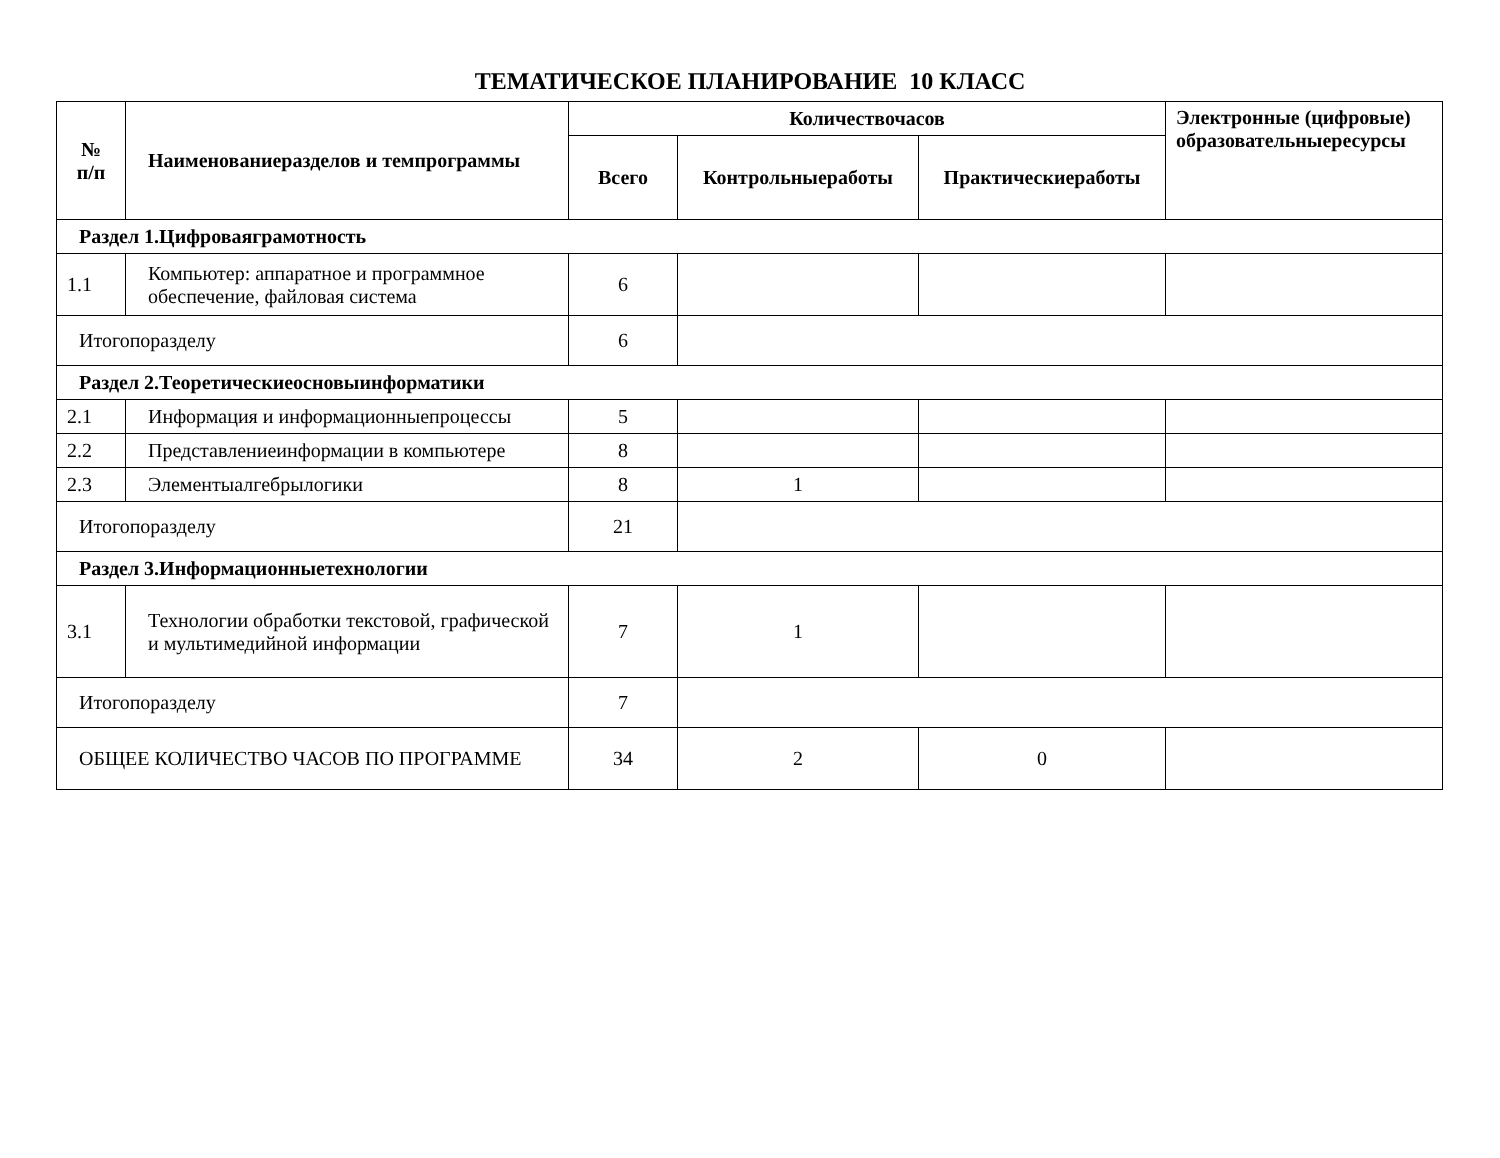ТЕМАТИЧЕСКОЕ ПЛАНИРОВАНИЕ 10 КЛАСС
| № п/п | Наименованиеразделов и темпрограммы | Количествочасов | | | Электронные (цифровые) образовательныересурсы |
| --- | --- | --- | --- | --- | --- |
| | | Всего | Контрольныеработы | Практическиеработы | |
| Раздел 1.Цифроваяграмотность | | | | | |
| 1.1 | Компьютер: аппаратное и программное обеспечение, файловая система | 6 | | | |
| Итогопоразделу | | 6 | | | |
| Раздел 2.Теоретическиеосновыинформатики | | | | | |
| 2.1 | Информация и информационныепроцессы | 5 | | | |
| 2.2 | Представлениеинформации в компьютере | 8 | | | |
| 2.3 | Элементыалгебрылогики | 8 | 1 | | |
| Итогопоразделу | | 21 | | | |
| Раздел 3.Информационныетехнологии | | | | | |
| 3.1 | Технологии обработки текстовой, графической и мультимедийной информации | 7 | 1 | | |
| Итогопоразделу | | 7 | | | |
| ОБЩЕЕ КОЛИЧЕСТВО ЧАСОВ ПО ПРОГРАММЕ | | 34 | 2 | 0 | |